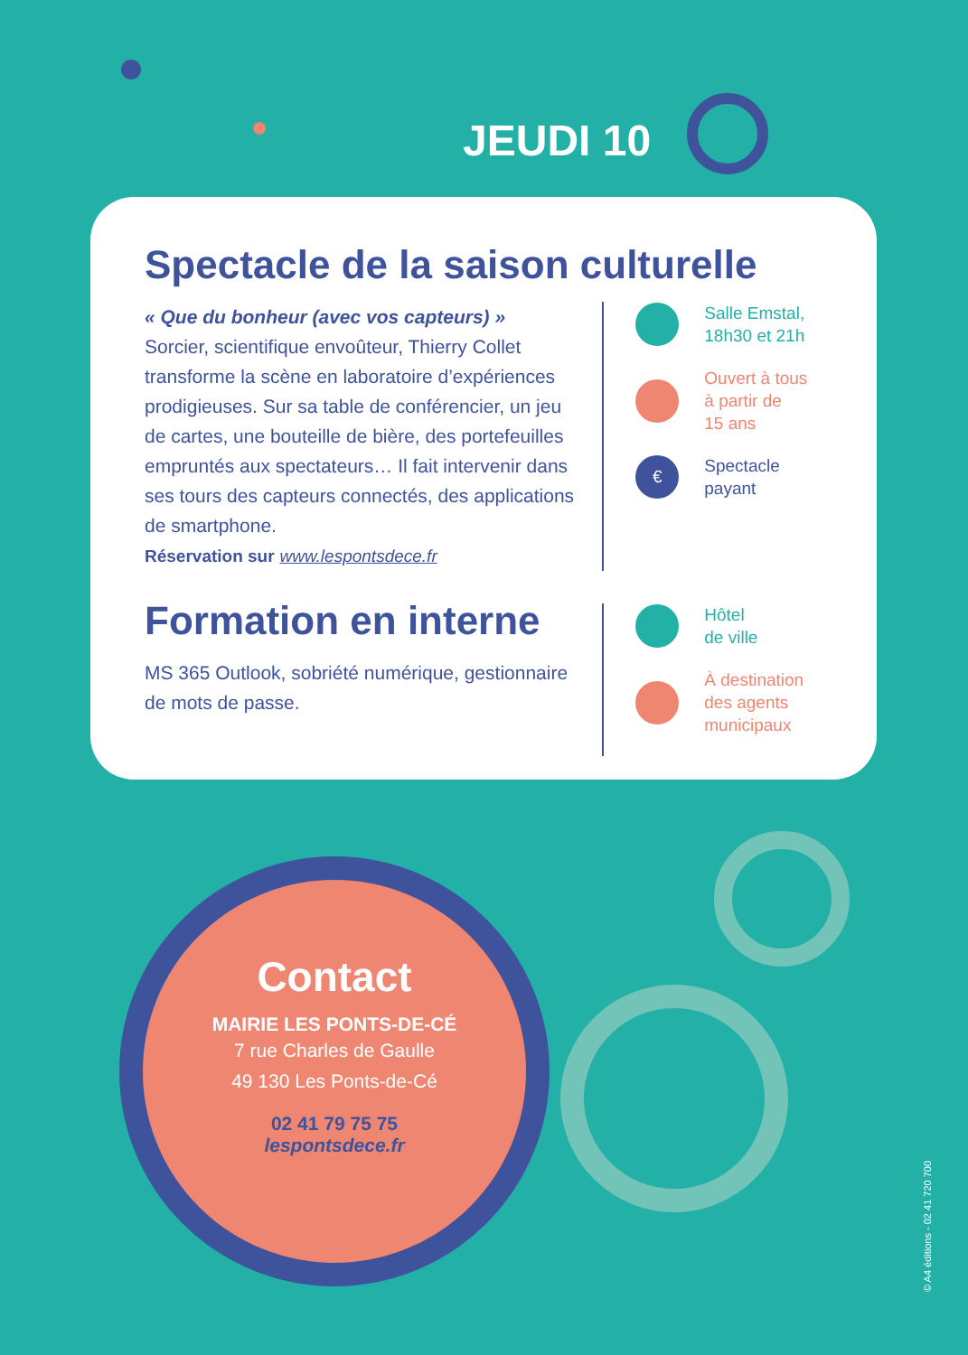JEUDI 10
Spectacle de la saison culturelle
« Que du bonheur (avec vos capteurs) »
Sorcier, scientifique envoûteur, Thierry Collet transforme la scène en laboratoire d’expériences prodigieuses. Sur sa table de conférencier, un jeu de cartes, une bouteille de bière, des portefeuilles empruntés aux spectateurs… Il fait intervenir dans ses tours des capteurs connectés, des applications de smartphone.
Réservation sur www.lespontsdece.fr
Salle Emstal,
18h30 et 21h
Ouvert à tous
à partir de
15 ans
€
Spectacle
payant
Formation en interne
MS 365 Outlook, sobriété numérique, gestionnaire de mots de passe.
Hôtel
de ville
À destination
des agents
municipaux
Contact
MAIRIE LES PONTS-DE-CÉ
7 rue Charles de Gaulle
49 130 Les Ponts-de-Cé
02 41 79 75 75
lespontsdece.fr
© A4 éditions - 02 41 720 700